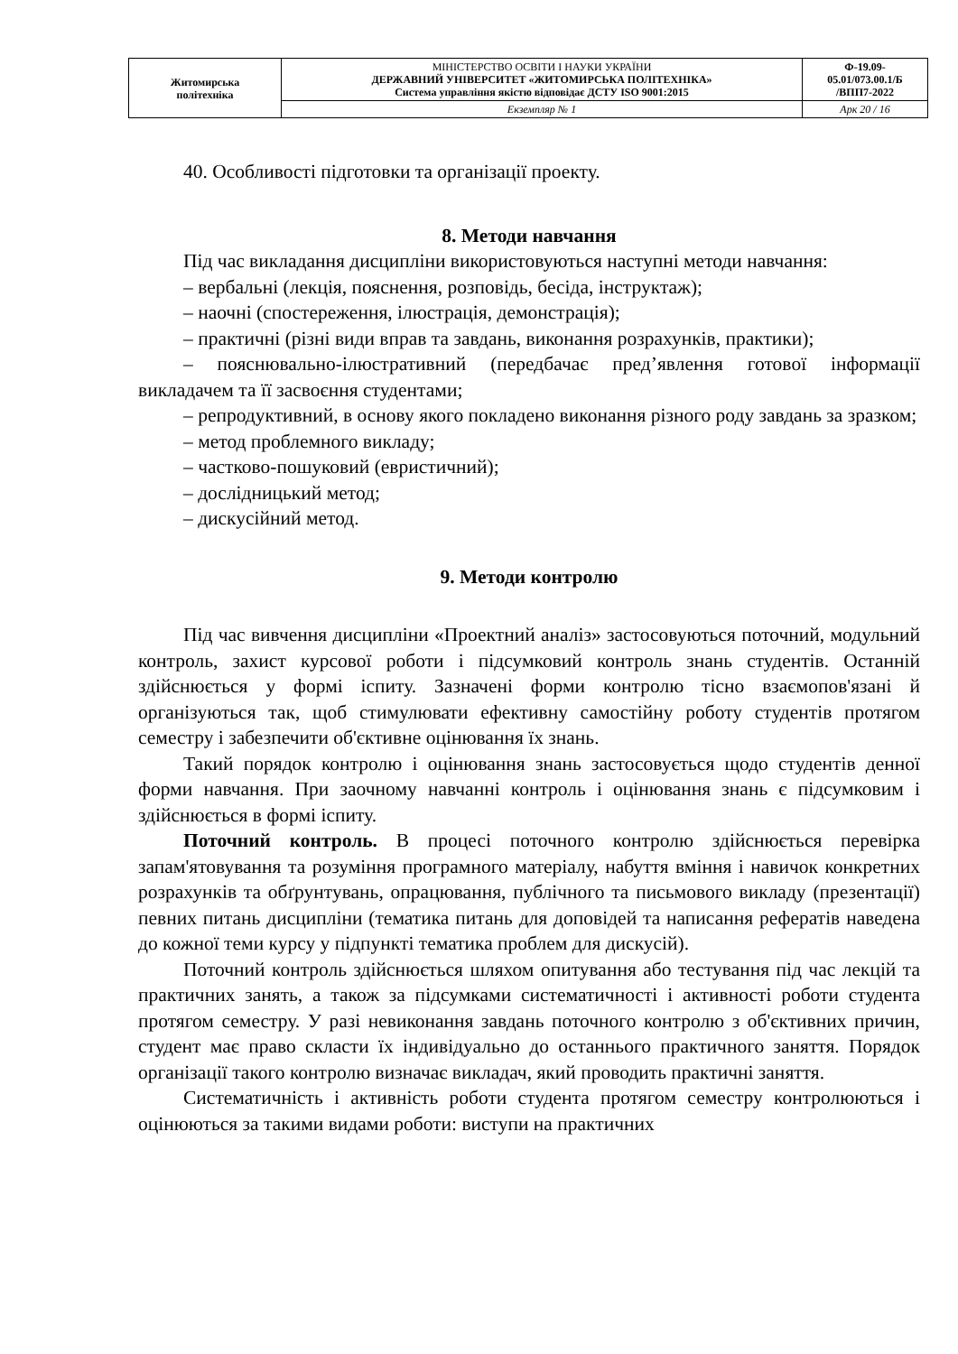| Житомирська політехніка | МІНІСТЕРСТВО ОСВІТИ І НАУКИ УКРАЇНИ ДЕРЖАВНИЙ УНІВЕРСИТЕТ «ЖИТОМИРСЬКА ПОЛІТЕХНІКА» Система управління якістю відповідає ДСТУ ISO 9001:2015 | Ф-19.09- 05.01/073.00.1/Б /ВПП7-2022 |
| | Екземпляр № 1 | Арк 20 / 16 |
40. Особливості підготовки та організації проекту.
8. Методи навчання
Під час викладання дисципліни використовуються наступні методи навчання:
– вербальні (лекція, пояснення, розповідь, бесіда, інструктаж);
– наочні (спостереження, ілюстрація, демонстрація);
– практичні (різні види вправ та завдань, виконання розрахунків, практики);
– пояснювально-ілюстративний (передбачає пред’явлення готової інформації викладачем та її засвоєння студентами;
– репродуктивний, в основу якого покладено виконання різного роду завдань за зразком;
– метод проблемного викладу;
– частково-пошуковий (евристичний);
– дослідницький метод;
– дискусійний метод.
9. Методи контролю
Під час вивчення дисципліни «Проектний аналіз» застосовуються поточний, модульний контроль, захист курсової роботи і підсумковий контроль знань студентів. Останній здійснюється у формі іспиту. Зазначені форми контролю тісно взаємопов'язані й організуються так, щоб стимулювати ефективну самостійну роботу студентів протягом семестру і забезпечити об'єктивне оцінювання їх знань.
Такий порядок контролю і оцінювання знань застосовується щодо студентів денної форми навчання. При заочному навчанні контроль і оцінювання знань є підсумковим і здійснюється в формі іспиту.
Поточний контроль. В процесі поточного контролю здійснюється перевірка запам'ятовування та розуміння програмного матеріалу, набуття вміння і навичок конкретних розрахунків та обґрунтувань, опрацювання, публічного та письмового викладу (презентації) певних питань дисципліни (тематика питань для доповідей та написання рефератів наведена до кожної теми курсу у підпункті тематика проблем для дискусій).
Поточний контроль здійснюється шляхом опитування або тестування під час лекцій та практичних занять, а також за підсумками систематичності і активності роботи студента протягом семестру. У разі невиконання завдань поточного контролю з об'єктивних причин, студент має право скласти їх індивідуально до останнього практичного заняття. Порядок організації такого контролю визначає викладач, який проводить практичні заняття.
Систематичність і активність роботи студента протягом семестру контролюються і оцінюються за такими видами роботи: виступи на практичних